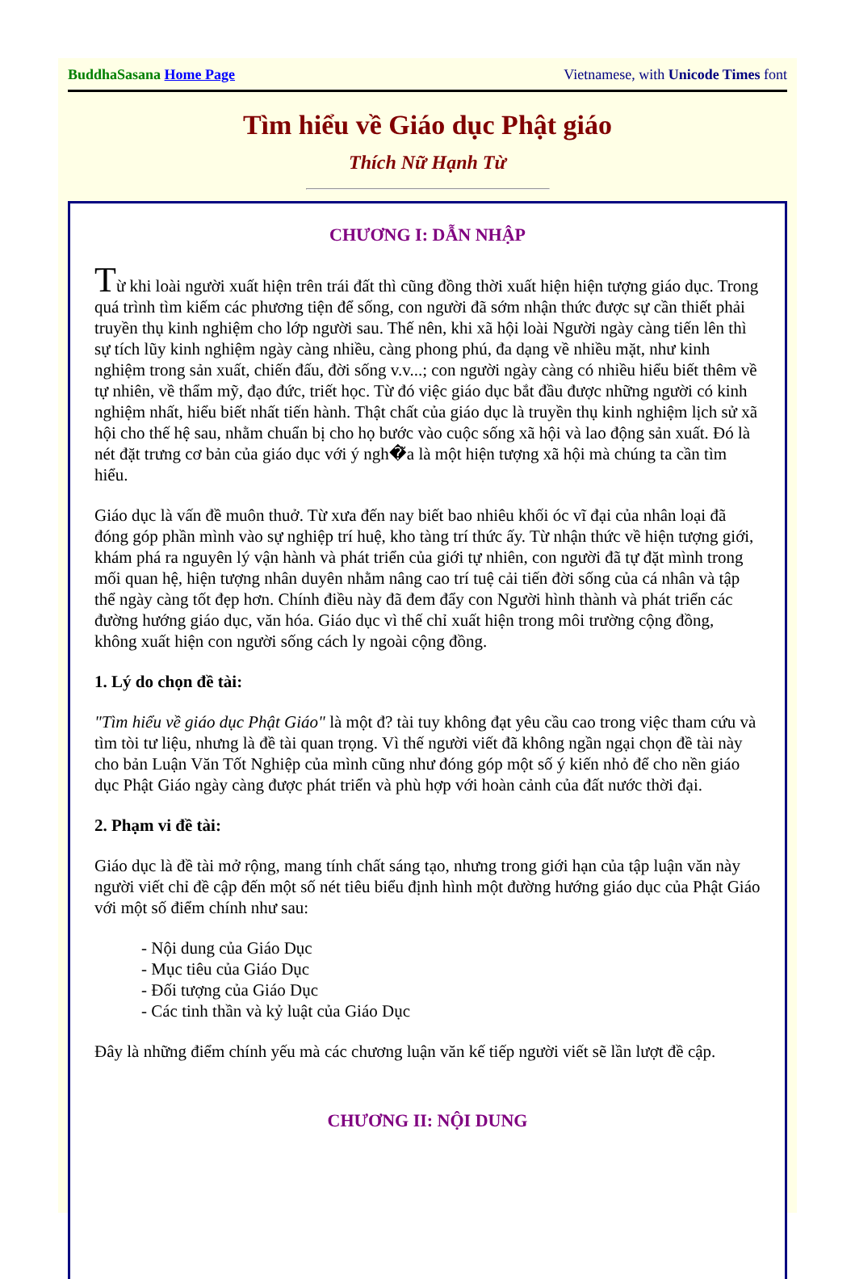BuddhaSasana Home Page Vietnamese, with Unicode Times font
Tìm hiểu về Giáo dục Phật giáo
Thích Nữ Hạnh Từ
CHƯƠNG I: DẪN NHẬP
Từ khi loài người xuất hiện trên trái đất thì cũng đồng thời xuất hiện hiện tượng giáo dục. Trong quá trình tìm kiếm các phương tiện để sống, con người đã sớm nhận thức được sự cần thiết phải truyền thụ kinh nghiệm cho lớp người sau. Thế nên, khi xã hội loài Người ngày càng tiến lên thì sự tích lũy kinh nghiệm ngày càng nhiều, càng phong phú, đa dạng về nhiều mặt, như kinh nghiệm trong sản xuất, chiến đấu, đời sống v.v...; con người ngày càng có nhiều hiểu biết thêm về tự nhiên, về thẩm mỹ, đạo đức, triết học. Từ đó việc giáo dục bắt đầu được những người có kinh nghiệm nhất, hiểu biết nhất tiến hành. Thật chất của giáo dục là truyền thụ kinh nghiệm lịch sử xã hội cho thế hệ sau, nhằm chuẩn bị cho họ bước vào cuộc sống xã hội và lao động sản xuất. Đó là nét đặt trưng cơ bản của giáo dục với ý ngh�̃a là một hiện tượng xã hội mà chúng ta cần tìm hiểu.
Giáo dục là vấn đề muôn thuở. Từ xưa đến nay biết bao nhiêu khối óc vĩ đại của nhân loại đã đóng góp phần mình vào sự nghiệp trí huệ, kho tàng trí thức ấy. Từ nhận thức về hiện tượng giới, khám phá ra nguyên lý vận hành và phát triển của giới tự nhiên, con người đã tự đặt mình trong mối quan hệ, hiện tượng nhân duyên nhằm nâng cao trí tuệ cải tiến đời sống của cá nhân và tập thể ngày càng tốt đẹp hơn. Chính điều này đã đem đẩy con Người hình thành và phát triển các đường hướng giáo dục, văn hóa. Giáo dục vì thế chỉ xuất hiện trong môi trường cộng đồng, không xuất hiện con người sống cách ly ngoài cộng đồng.
1. Lý do chọn đề tài:
"Tìm hiểu về giáo dục Phật Giáo" là một đ? tài tuy không đạt yêu cầu cao trong việc tham cứu và tìm tòi tư liệu, nhưng là đề tài quan trọng. Vì thế người viết đã không ngần ngại chọn đề tài này cho bản Luận Văn Tốt Nghiệp của mình cũng như đóng góp một số ý kiến nhỏ để cho nền giáo dục Phật Giáo ngày càng được phát triển và phù hợp với hoàn cảnh của đất nước thời đại.
2. Phạm vi đề tài:
Giáo dục là đề tài mở rộng, mang tính chất sáng tạo, nhưng trong giới hạn của tập luận văn này người viết chỉ đề cập đến một số nét tiêu biểu định hình một đường hướng giáo dục của Phật Giáo với một số điểm chính như sau:
- Nội dung của Giáo Dục
- Mục tiêu của Giáo Dục
- Đối tượng của Giáo Dục
- Các tinh thần và kỷ luật của Giáo Dục
Đây là những điểm chính yếu mà các chương luận văn kế tiếp người viết sẽ lần lượt đề cập.
CHƯƠNG II: NỘI DUNG